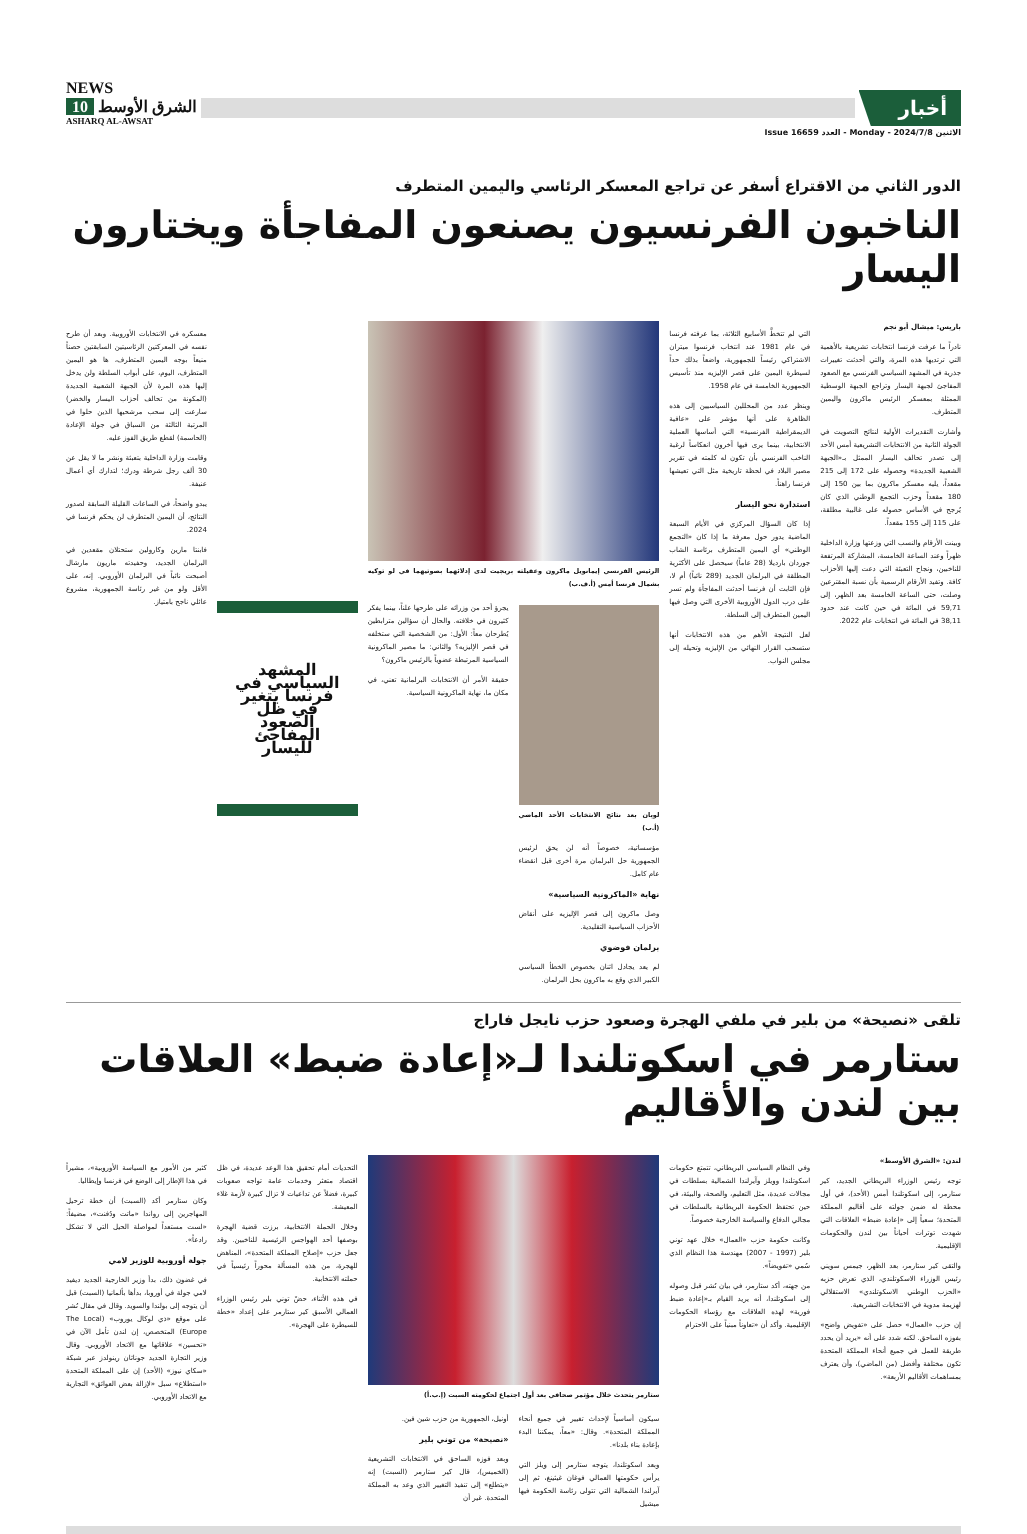أخبار
NEWS
10 الشرق الأوسط
ASHARQ AL-AWSAT
الاثنين 2024/7/8 - Monday - العدد 16659 Issue
الدور الثاني من الاقتراع أسفر عن تراجع المعسكر الرئاسي واليمين المتطرف
الناخبون الفرنسيون يصنعون المفاجأة ويختارون اليسار
باريس: ميشال أبو نجم
نادراً ما عرفت فرنسا انتخابات تشريعية بالأهمية التي ترتديها هذه المرة، والتي أحدثت تغييرات جذرية في المشهد السياسي الفرنسي مع الصعود المفاجئ لجبهة اليسار وتراجع الجبهة الوسطية الممثلة بمعسكر الرئيس ماكرون واليمين المتطرف.
وأشارت التقديرات الأولية لنتائج التصويت في الجولة الثانية من الانتخابات التشريعية أمس الأحد إلى تصدر تحالف اليسار الممثل بـ«الجبهة الشعبية الجديدة» وحصوله على 172 إلى 215 مقعداً، يليه معسكر ماكرون بما بين 150 إلى 180 مقعداً وحزب التجمع الوطني الذي كان يُرجح في الأساس حصوله على غالبية مطلقة، على 115 إلى 155 مقعداً.
وبينت الأرقام والنسب التي وزعتها وزارة الداخلية ظهراً وعند الساعة الخامسة، المشاركة المرتفعة للناخبين، ونجاح التعبئة التي دعت إليها الأحزاب كافة. وتفيد الأرقام الرسمية بأن نسبة المقترعين وصلت، حتى الساعة الخامسة بعد الظهر، إلى 59,71 في المائة في حين كانت عند حدود 38,11 في المائة في انتخابات عام 2022.
التي لم تتخطَّ الأسابيع الثلاثة، بما عرفته فرنسا في عام 1981 عند انتخاب فرنسوا ميتران الاشتراكي رئيساً للجمهورية، واضعاً بذلك حداً لسيطرة اليمين على قصر الإليزيه منذ تأسيس الجمهورية الخامسة في عام 1958.
وينظر عدد من المحللين السياسيين إلى هذه الظاهرة على أنها مؤشر على «عافية الديمقراطية الفرنسية» التي أساسها العملية الانتخابية، بينما يرى فيها آخرون انعكاساً لرغبة الناخب الفرنسي بأن تكون له كلمته في تقرير مصير البلاد في لحظة تاريخية مثل التي تعيشها فرنسا راهناً.
استدارة نحو اليسار
إذا كان السؤال المركزي في الأيام السبعة الماضية يدور حول معرفة ما إذا كان «التجمع الوطني» أي اليمين المتطرف برئاسة الشاب جوردان بارديلا (28 عاماً) سيحصل على الأكثرية المطلقة في البرلمان الجديد (289 نائباً) أم لا، فإن الثابت أن فرنسا أحدثت المفاجأة ولم تسر على درب الدول الأوروبية الأخرى التي وصل فيها اليمين المتطرف إلى السلطة.
لعل النتيجة الأهم من هذه الانتخابات أنها ستسحب القرار النهائي من الإليزيه وتحيله إلى مجلس النواب.
الرئيس الفرنسي إيمانويل ماكرون وعقيلته بريجيت لدى إدلائهما بصوتيهما في لو توكيه بشمال فرنسا أمس (أ.ف.ب)
لوبان بعد نتائج الانتخابات الأحد الماضي (أ.ب)
مؤسساتية، خصوصاً أنه لن يحق لرئيس الجمهورية حل البرلمان مرة أخرى قبل انقضاء عام كامل.
نهاية «الماكرونية السياسية»
وصل ماكرون إلى قصر الإليزيه على أنقاض الأحزاب السياسية التقليدية.
برلمان فوضوي
لم يعد يجادل اثنان بخصوص الخطأ السياسي الكبير الذي وقع به ماكرون بحل البرلمان.
يجرؤ أحد من وزرائه على طرحها علناً، بينما يفكر كثيرون في خلافته. والحال أن سؤالين مترابطين يُطرحان معاً: الأول: من الشخصية التي ستخلفه في قصر الإليزيه؟ والثاني: ما مصير الماكرونية السياسية المرتبطة عضوياً بالرئيس ماكرون؟
حقيقة الأمر أن الانتخابات البرلمانية تعني، في مكان ما، نهاية الماكرونية السياسية.
المشهد السياسي في فرنسا يتغير في ظل الصعود المفاجئ لليسار
معسكره في الانتخابات الأوروبية. وبعد أن طرح نفسه في المعركتين الرئاسيتين السابقتين حصناً منيعاً بوجه اليمين المتطرف، ها هو اليمين المتطرف، اليوم، على أبواب السلطة ولن يدخل إليها هذه المرة لأن الجبهة الشعبية الجديدة (المكونة من تحالف أحزاب اليسار والخضر) سارعت إلى سحب مرشحيها الذين حلوا في المرتبة الثالثة من السباق في جولة الإعادة (الحاسمة) لقطع طريق الفوز عليه.
وقامت وزارة الداخلية بتعبئة ونشر ما لا يقل عن 30 ألف رجل شرطة ودرك؛ لتدارك أي أعمال عنيفة.
يبدو واضحاً، في الساعات القليلة السابقة لصدور النتائج، أن اليمين المتطرف لن يحكم فرنسا في 2024.
فابنتا مارين وكارولين ستحتلان مقعدين في البرلمان الجديد، وحفيدته ماريون مارشال أصبحت نائباً في البرلمان الأوروبي. إنه، على الأقل ولو من غير رئاسة الجمهورية، مشروع عائلي ناجح بامتياز.
تلقى «نصيحة» من بلير في ملفي الهجرة وصعود حزب نايجل فاراج
ستارمر في اسكوتلندا لـ«إعادة ضبط» العلاقات بين لندن والأقاليم
لندن: «الشرق الأوسط»
توجه رئيس الوزراء البريطاني الجديد، كير ستارمر، إلى اسكوتلندا أمس (الأحد)، في أول محطة له ضمن جولته على أقاليم المملكة المتحدة؛ سعياً إلى «إعادة ضبط» العلاقات التي شهدت توترات أحياناً بين لندن والحكومات الإقليمية.
والتقى كير ستارمر، بعد الظهر، جيمس سويني رئيس الوزراء الاسكوتلندي، الذي تعرض حزبه «الحزب الوطني الاسكوتلندي» الاستقلالي لهزيمة مدوية في الانتخابات التشريعية.
إن حزب «العمال» حصل على «تفويض واضح» بفوزه الساحق. لكنه شدد على أنه «يريد أن يحدد طريقة للعمل في جميع أنحاء المملكة المتحدة تكون مختلفة وأفضل (من الماضي)، وأن يعترف بمساهمات الأقاليم الأربعة».
وفي النظام السياسي البريطاني، تتمتع حكومات اسكوتلندا وويلز وآيرلندا الشمالية بسلطات في مجالات عديدة، مثل التعليم، والصحة، والبيئة، في حين تحتفظ الحكومة البريطانية بالسلطات في مجالي الدفاع والسياسة الخارجية خصوصاً.
وكانت حكومة حزب «العمال» خلال عهد توني بلير (1997 - 2007) مهندسة هذا النظام الذي سُمي «تفويضاً».
من جهته، أكد ستارمر، في بيان نُشر قبل وصوله إلى اسكوتلندا، أنه يريد القيام بـ«إعادة ضبط فورية» لهذه العلاقات مع رؤساء الحكومات الإقليمية. وأكد أن «تعاوناً مبنياً على الاحترام
ستارمر يتحدث خلال مؤتمر صحافي بعد أول اجتماع لحكومته السبت (إ.ب.أ)
سيكون أساسياً لإحداث تغيير في جميع أنحاء المملكة المتحدة». وقال: «معاً، يمكننا البدء بإعادة بناء بلدنا».
وبعد اسكوتلندا، يتوجه ستارمر إلى ويلز التي يرأس حكومتها العمالي فوغان غيثينغ، ثم إلى آيرلندا الشمالية التي تتولى رئاسة الحكومة فيها ميشيل
أونيل، الجمهورية من حزب شين فين.
«نصيحة» من توني بلير
وبعد فوزه الساحق في الانتخابات التشريعية (الخميس)، قال كير ستارمر (السبت) إنه «يتطلع» إلى تنفيذ التغيير الذي وعد به المملكة المتحدة. غير أن
التحديات أمام تحقيق هذا الوعد عديدة، في ظل اقتصاد متعثر وخدمات عامة تواجه صعوبات كبيرة، فضلاً عن تداعيات لا تزال كبيرة لأزمة غلاء المعيشة.
وخلال الحملة الانتخابية، برزت قضية الهجرة بوصفها أحد الهواجس الرئيسية للناخبين. وقد جعل حزب «إصلاح المملكة المتحدة»، المناهض للهجرة، من هذه المسألة محوراً رئيسياً في حملته الانتخابية.
في هذه الأثناء، حضّ توني بلير رئيس الوزراء العمالي الأسبق كير ستارمر على إعداد «خطة للسيطرة على الهجرة».
كثير من الأمور مع السياسة الأوروبية»، مشيراً في هذا الإطار إلى الوضع في فرنسا وإيطاليا.
وكان ستارمر أكد (السبت) أن خطة ترحيل المهاجرين إلى رواندا «ماتت ودُفنت»، مضيفاً: «لست مستعداً لمواصلة الحيل التي لا تشكل رادعاً».
جولة أوروبية للوزير لامي
في غضون ذلك، بدأ وزير الخارجية الجديد ديفيد لامي جولة في أوروبا، بدأها بألمانيا (السبت) قبل أن يتوجه إلى بولندا والسويد. وقال في مقال نُشر على موقع «ذي لوكال يوروب» (The Local Europe) المتخصص، إن لندن تأمل الآن في «تحسين» علاقاتها مع الاتحاد الأوروبي. وقال وزير التجارة الجديد جوناثان رينولدز عبر شبكة «سكاي نيوز» (الأحد) إن على المملكة المتحدة «استطلاع» سبل «لإزالة بعض العوائق» التجارية مع الاتحاد الأوروبي.